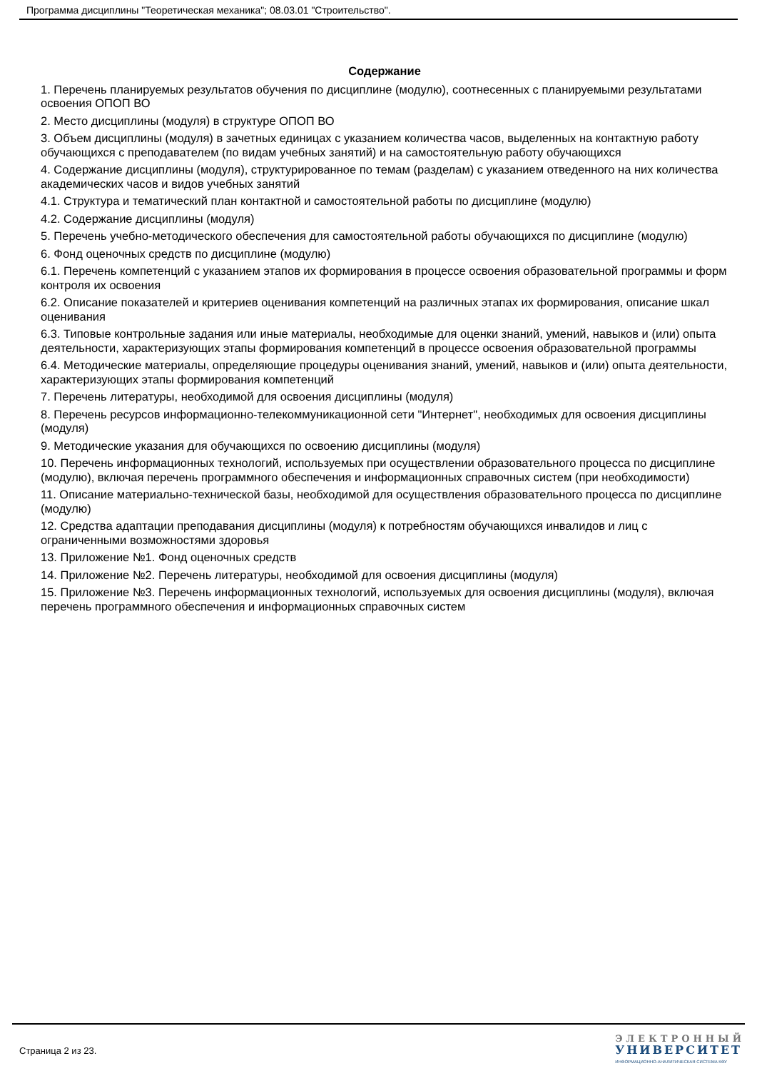Программа дисциплины "Теоретическая механика"; 08.03.01 "Строительство".
Содержание
1. Перечень планируемых результатов обучения по дисциплине (модулю), соотнесенных с планируемыми результатами освоения ОПОП ВО
2. Место дисциплины (модуля) в структуре ОПОП ВО
3. Объем дисциплины (модуля) в зачетных единицах с указанием количества часов, выделенных на контактную работу обучающихся с преподавателем (по видам учебных занятий) и на самостоятельную работу обучающихся
4. Содержание дисциплины (модуля), структурированное по темам (разделам) с указанием отведенного на них количества академических часов и видов учебных занятий
4.1. Структура и тематический план контактной и самостоятельной работы по дисциплине (модулю)
4.2. Содержание дисциплины (модуля)
5. Перечень учебно-методического обеспечения для самостоятельной работы обучающихся по дисциплине (модулю)
6. Фонд оценочных средств по дисциплине (модулю)
6.1. Перечень компетенций с указанием этапов их формирования в процессе освоения образовательной программы и форм контроля их освоения
6.2. Описание показателей и критериев оценивания компетенций на различных этапах их формирования, описание шкал оценивания
6.3. Типовые контрольные задания или иные материалы, необходимые для оценки знаний, умений, навыков и (или) опыта деятельности, характеризующих этапы формирования компетенций в процессе освоения образовательной программы
6.4. Методические материалы, определяющие процедуры оценивания знаний, умений, навыков и (или) опыта деятельности, характеризующих этапы формирования компетенций
7. Перечень литературы, необходимой для освоения дисциплины (модуля)
8. Перечень ресурсов информационно-телекоммуникационной сети "Интернет", необходимых для освоения дисциплины (модуля)
9. Методические указания для обучающихся по освоению дисциплины (модуля)
10. Перечень информационных технологий, используемых при осуществлении образовательного процесса по дисциплине (модулю), включая перечень программного обеспечения и информационных справочных систем (при необходимости)
11. Описание материально-технической базы, необходимой для осуществления образовательного процесса по дисциплине (модулю)
12. Средства адаптации преподавания дисциплины (модуля) к потребностям обучающихся инвалидов и лиц с ограниченными возможностями здоровья
13. Приложение №1. Фонд оценочных средств
14. Приложение №2. Перечень литературы, необходимой для освоения дисциплины (модуля)
15. Приложение №3. Перечень информационных технологий, используемых для освоения дисциплины (модуля), включая перечень программного обеспечения и информационных справочных систем
Страница 2 из 23.
ЭЛЕКТРОННЫЙ
УНИВЕРСИТЕТ
ИНФОРМАЦИОННО-АНАЛИТИЧЕСКАЯ СИСТЕМА КФУ